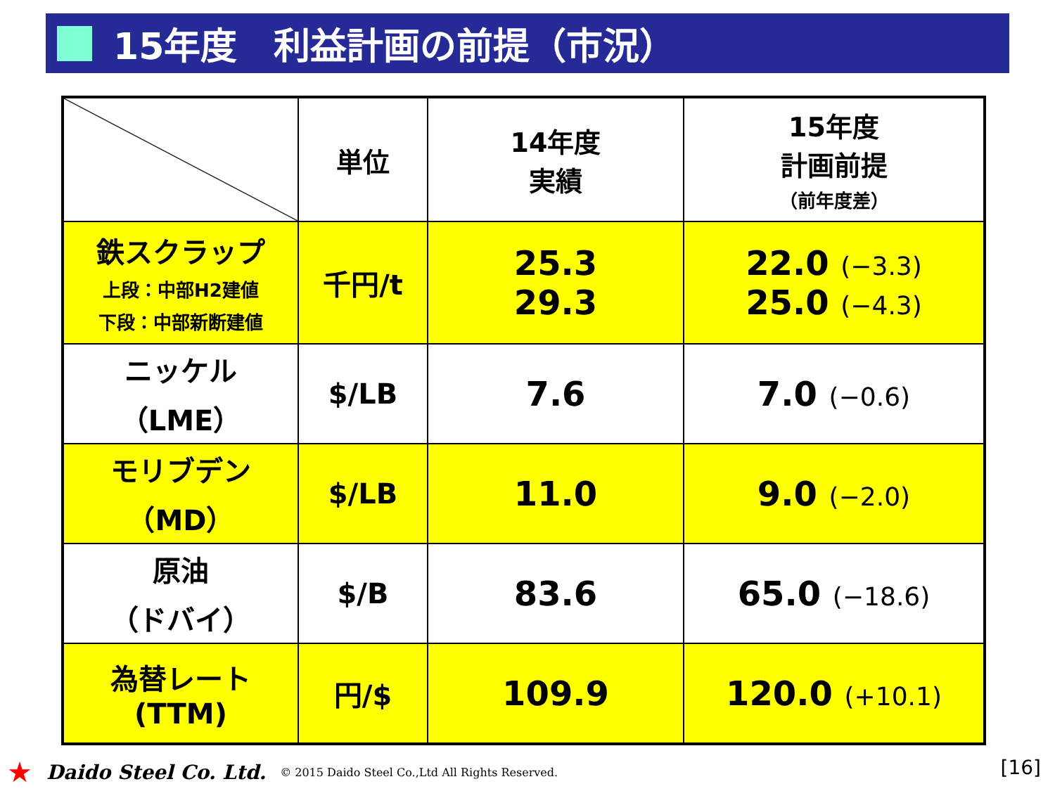15年度　利益計画の前提（市況）
| | 単位 | 14年度 実績 | 15年度 計画前提 （前年度差） |
| --- | --- | --- | --- |
| 鉄スクラップ 上段：中部H2建値 下段：中部新断建値 | 千円/t | 25.3 29.3 | 22.0 (−3.3) 25.0 (−4.3) |
| ニッケル （LME） | $/LB | 7.6 | 7.0 (−0.6) |
| モリブデン （MD） | $/LB | 11.0 | 9.0 (−2.0) |
| 原油 （ドバイ） | $/B | 83.6 | 65.0 (−18.6) |
| 為替レート (TTM) | 円/$ | 109.9 | 120.0 (+10.1) |
★ Daido Steel Co. Ltd. © 2015 Daido Steel Co.,Ltd All Rights Reserved.
[16]